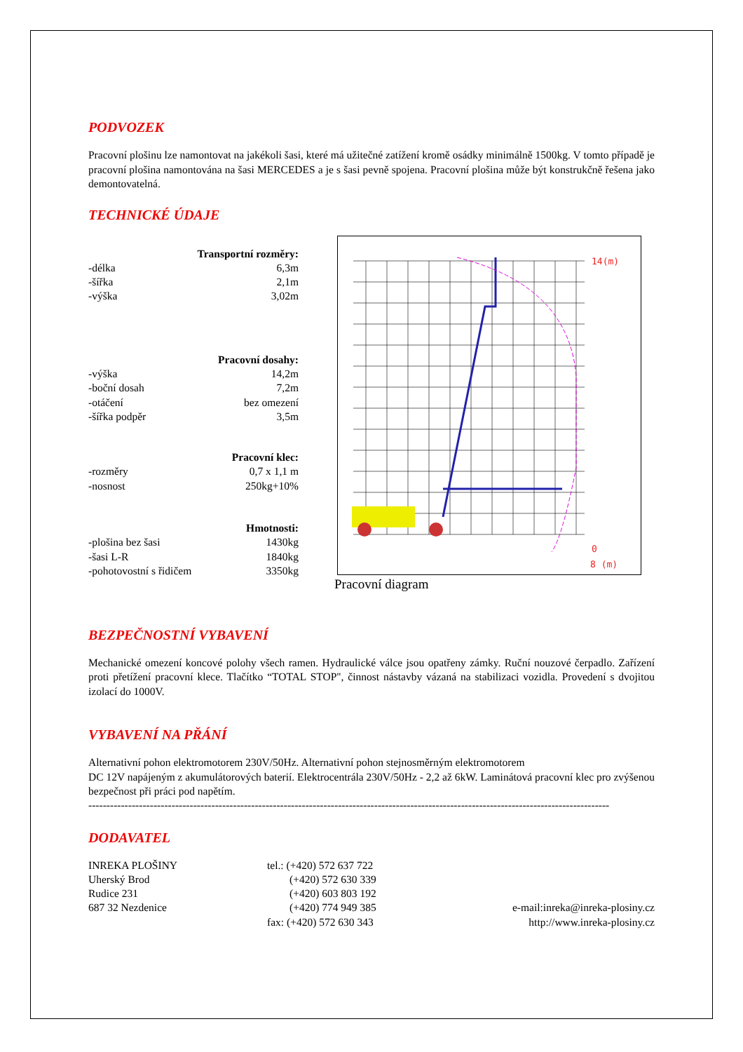PODVOZEK
Pracovní plošinu lze namontovat na jakékoli šasi, které má užitečné zatížení kromě osádky minimálně 1500kg. V tomto případě je pracovní plošina namontována na šasi MERCEDES a je s šasi pevně spojena. Pracovní plošina může být konstrukčně řešena jako demontovatelná.
TECHNICKÉ ÚDAJE
| Transportní rozměry: | |
| -délka | 6,3m |
| -šířka | 2,1m |
| -výška | 3,02m |
| Pracovní dosahy: | |
| -výška | 14,2m |
| -boční dosah | 7,2m |
| -otáčení | bez omezení |
| -šířka podpěr | 3,5m |
| Pracovní klec: | |
| -rozměry | 0,7 x 1,1 m |
| -nosnost | 250kg+10% |
| Hmotnosti: | |
| -plošina bez šasi | 1430kg |
| -šasi L-R | 1840kg |
| -pohotovostní s řidičem | 3350kg |
14(m)
0
8 (m)
Pracovní diagram
BEZPEČNOSTNÍ VYBAVENÍ
Mechanické omezení koncové polohy všech ramen. Hydraulické válce jsou opatřeny zámky. Ruční nouzové čerpadlo. Zařízení proti přetížení pracovní klece. Tlačítko “TOTAL STOP", činnost nástavby vázaná na stabilizaci vozidla. Provedení s dvojitou izolací do 1000V.
VYBAVENÍ NA PŘÁNÍ
Alternativní pohon elektromotorem 230V/50Hz. Alternativní pohon stejnosměrným elektromotorem
DC 12V napájeným z akumulátorových baterií. Elektrocentrála 230V/50Hz - 2,2 až 6kW. Laminátová pracovní klec pro zvýšenou bezpečnost při práci pod napětím.
------------------------------------------------------------------------------------------------------------------------------------------------
DODAVATEL
| INREKA PLOŠINY | tel.: (+420) 572 637 722 | |
| Uherský Brod | (+420) 572 630 339 | |
| Rudice 231 | (+420) 603 803 192 | |
| 687 32 Nezdenice | (+420) 774 949 385 | e-mail:inreka@inreka-plosiny.cz |
| | fax: (+420) 572 630 343 | http://www.inreka-plosiny.cz |